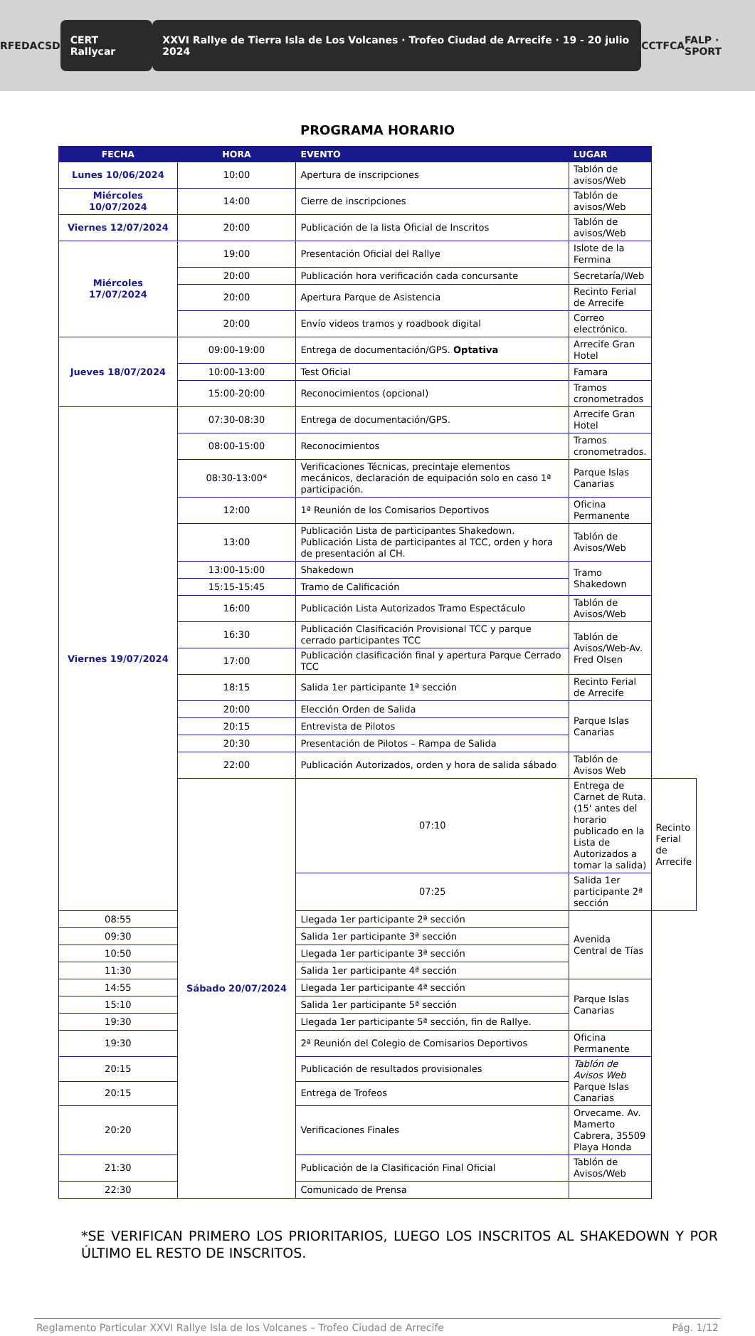RFEDA CSD CERT Rallycar XXVI Rallye de Tierra Isla de Los Volcanes · Trofeo Ciudad de Arrecife · 19 - 20 julio 2024 CCT FCA FALP · SPORT
PROGRAMA HORARIO
| FECHA | HORA | EVENTO | LUGAR | |
| --- | --- | --- | --- | --- |
| Lunes 10/06/2024 | 10:00 | Apertura de inscripciones | Tablón de avisos/Web | |
| Miércoles 10/07/2024 | 14:00 | Cierre de inscripciones | Tablón de avisos/Web | |
| Viernes 12/07/2024 | 20:00 | Publicación de la lista Oficial de Inscritos | Tablón de avisos/Web | |
| Miércoles 17/07/2024 | 19:00 | Presentación Oficial del Rallye | Islote de la Fermina | |
| | 20:00 | Publicación hora verificación cada concursante | Secretaría/Web | |
| | 20:00 | Apertura Parque de Asistencia | Recinto Ferial de Arrecife | |
| | 20:00 | Envío videos tramos y roadbook digital | Correo electrónico. | |
| Jueves 18/07/2024 | 09:00-19:00 | Entrega de documentación/GPS. Optativa | Arrecife Gran Hotel | |
| | 10:00-13:00 | Test Oficial | Famara | |
| | 15:00-20:00 | Reconocimientos (opcional) | Tramos cronometrados | |
| Viernes 19/07/2024 | 07:30-08:30 | Entrega de documentación/GPS. | Arrecife Gran Hotel | |
| | 08:00-15:00 | Reconocimientos | Tramos cronometrados. | |
| | 08:30-13:00* | Verificaciones Técnicas, precintaje elementos mecánicos, declaración de equipación solo en caso 1ª participación. | Parque Islas Canarias | |
| | 12:00 | 1ª Reunión de los Comisarios Deportivos | Oficina Permanente | |
| | 13:00 | Publicación Lista de participantes Shakedown. Publicación Lista de participantes al TCC, orden y hora de presentación al CH. | Tablón de Avisos/Web | |
| | 13:00-15:00 | Shakedown | Tramo Shakedown | |
| | 15:15-15:45 | Tramo de Calificación | | |
| | 16:00 | Publicación Lista Autorizados Tramo Espectáculo | Tablón de Avisos/Web | |
| | 16:30 | Publicación Clasificación Provisional TCC y parque cerrado participantes TCC | Tablón de Avisos/Web-Av. Fred Olsen | |
| | 17:00 | Publicación clasificación final y apertura Parque Cerrado TCC | | |
| | 18:15 | Salida 1er participante 1ª sección | Recinto Ferial de Arrecife | |
| | 20:00 | Elección Orden de Salida | Parque Islas Canarias | |
| | 20:15 | Entrevista de Pilotos | | |
| | 20:30 | Presentación de Pilotos – Rampa de Salida | | |
| | 22:00 | Publicación Autorizados, orden y hora de salida sábado | Tablón de Avisos Web | |
| | Sábado 20/07/2024 | 07:10 | Entrega de Carnet de Ruta. (15' antes del horario publicado en la Lista de Autorizados a tomar la salida) | Recinto Ferial de Arrecife |
| | | 07:25 | Salida 1er participante 2ª sección | |
| 08:55 | | Llegada 1er participante 2ª sección | Avenida Central de Tías | |
| 09:30 | | Salida 1er participante 3ª sección | | |
| 10:50 | | Llegada 1er participante 3ª sección | | |
| 11:30 | | Salida 1er participante 4ª sección | | |
| 14:55 | | Llegada 1er participante 4ª sección | Parque Islas Canarias | |
| 15:10 | | Salida 1er participante 5ª sección | | |
| 19:30 | | Llegada 1er participante 5ª sección, fin de Rallye. | | |
| 19:30 | | 2ª Reunión del Colegio de Comisarios Deportivos | Oficina Permanente | |
| 20:15 | | Publicación de resultados provisionales | Tablón de Avisos Web Parque Islas Canarias | |
| 20:15 | | Entrega de Trofeos | | |
| 20:20 | | Verificaciones Finales | Orvecame. Av. Mamerto Cabrera, 35509 Playa Honda | |
| 21:30 | | Publicación de la Clasificación Final Oficial | Tablón de Avisos/Web | |
| 22:30 | | Comunicado de Prensa | | |
*SE VERIFICAN PRIMERO LOS PRIORITARIOS, LUEGO LOS INSCRITOS AL SHAKEDOWN Y POR ÚLTIMO EL RESTO DE INSCRITOS.
Reglamento Particular XXVI Rallye Isla de los Volcanes – Trofeo Ciudad de Arrecife Pág. 1/12